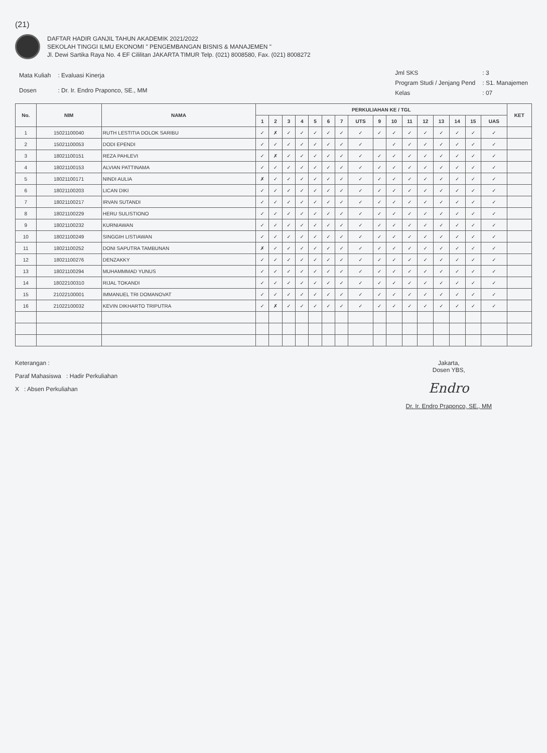(21)
DAFTAR HADIR GANJIL TAHUN AKADEMIK 2021/2022
SEKOLAH TINGGI ILMU EKONOMI " PENGEMBANGAN BISNIS & MANAJEMEN "
Jl. Dewi Sartika Raya No. 4 EF Cililitan JAKARTA TIMUR Telp. (021) 8008580, Fax. (021) 8008272
| Mata Kuliah | : Evaluasi Kinerja |
| Dosen | : Dr. Ir. Endro Praponco, SE., MM |
| Jml SKS | : 3 |
| Program Studi / Jenjang Pend | : S1. Manajemen |
| Kelas | : 07 |
| No. | NIM | NAMA | PERKULIAHAN KE / TGL | | | | | | | | | | | | | | | | KET |
| --- | --- | --- | --- | --- | --- | --- | --- | --- | --- | --- | --- | --- | --- | --- | --- | --- | --- | --- | --- |
| | | | 1 | 2 | 3 | 4 | 5 | 6 | 7 | UTS | 9 | 10 | 11 | 12 | 13 | 14 | 15 | UAS | |
| 1 | 15021100040 | RUTH LESTITIA DOLOK SARIBU | ✓ | ✗ | ✓ | ✓ | ✓ | ✓ | ✓ | ✓ | ✓ | ✓ | ✓ | ✓ | ✓ | ✓ | ✓ | ✓ | |
| 2 | 15021100053 | DODI EPENDI | ✓ | ✓ | ✓ | ✓ | ✓ | ✓ | ✓ | ✓ | | ✓ | ✓ | ✓ | ✓ | ✓ | ✓ | ✓ | |
| 3 | 18021100151 | REZA PAHLEVI | ✓ | ✗ | ✓ | ✓ | ✓ | ✓ | ✓ | ✓ | ✓ | ✓ | ✓ | ✓ | ✓ | ✓ | ✓ | ✓ | |
| 4 | 18021100153 | ALVIAN PATTINAMA | ✓ | ✓ | ✓ | ✓ | ✓ | ✓ | ✓ | ✓ | ✓ | ✓ | ✓ | ✓ | ✓ | ✓ | ✓ | ✓ | |
| 5 | 18021100171 | NINDI AULIA | ✗ | ✓ | ✓ | ✓ | ✓ | ✓ | ✓ | ✓ | ✓ | ✓ | ✓ | ✓ | ✓ | ✓ | ✓ | ✓ | |
| 6 | 18021100203 | LICAN DIKI | ✓ | ✓ | ✓ | ✓ | ✓ | ✓ | ✓ | ✓ | ✓ | ✓ | ✓ | ✓ | ✓ | ✓ | ✓ | ✓ | |
| 7 | 18021100217 | IRVAN SUTANDI | ✓ | ✓ | ✓ | ✓ | ✓ | ✓ | ✓ | ✓ | ✓ | ✓ | ✓ | ✓ | ✓ | ✓ | ✓ | ✓ | |
| 8 | 18021100229 | HERU SULISTIONO | ✓ | ✓ | ✓ | ✓ | ✓ | ✓ | ✓ | ✓ | ✓ | ✓ | ✓ | ✓ | ✓ | ✓ | ✓ | ✓ | |
| 9 | 18021100232 | KURNIAWAN | ✓ | ✓ | ✓ | ✓ | ✓ | ✓ | ✓ | ✓ | ✓ | ✓ | ✓ | ✓ | ✓ | ✓ | ✓ | ✓ | |
| 10 | 18021100249 | SINGGIH LISTIAWAN | ✓ | ✓ | ✓ | ✓ | ✓ | ✓ | ✓ | ✓ | ✓ | ✓ | ✓ | ✓ | ✓ | ✓ | ✓ | ✓ | |
| 11 | 18021100252 | DONI SAPUTRA TAMBUNAN | ✗ | ✓ | ✓ | ✓ | ✓ | ✓ | ✓ | ✓ | ✓ | ✓ | ✓ | ✓ | ✓ | ✓ | ✓ | ✓ | |
| 12 | 18021100276 | DENZAKKY | ✓ | ✓ | ✓ | ✓ | ✓ | ✓ | ✓ | ✓ | ✓ | ✓ | ✓ | ✓ | ✓ | ✓ | ✓ | ✓ | |
| 13 | 18021100294 | MUHAMMMAD YUNUS | ✓ | ✓ | ✓ | ✓ | ✓ | ✓ | ✓ | ✓ | ✓ | ✓ | ✓ | ✓ | ✓ | ✓ | ✓ | ✓ | |
| 14 | 18022100310 | RIJAL TOKANDI | ✓ | ✓ | ✓ | ✓ | ✓ | ✓ | ✓ | ✓ | ✓ | ✓ | ✓ | ✓ | ✓ | ✓ | ✓ | ✓ | |
| 15 | 21022100001 | IMMANUEL TRI DOMANOVAT | ✓ | ✓ | ✓ | ✓ | ✓ | ✓ | ✓ | ✓ | ✓ | ✓ | ✓ | ✓ | ✓ | ✓ | ✓ | ✓ | |
| 16 | 21022100032 | KEVIN DIKHARTO TRIPUTRA | ✓ | ✗ | ✓ | ✓ | ✓ | ✓ | ✓ | ✓ | ✓ | ✓ | ✓ | ✓ | ✓ | ✓ | ✓ | ✓ | |
Keterangan :
Paraf Mahasiswa : Hadir Perkuliahan
X : Absen Perkuliahan
Jakarta,
Dosen YBS,
Endro
Dr. Ir. Endro Praponco, SE., MM